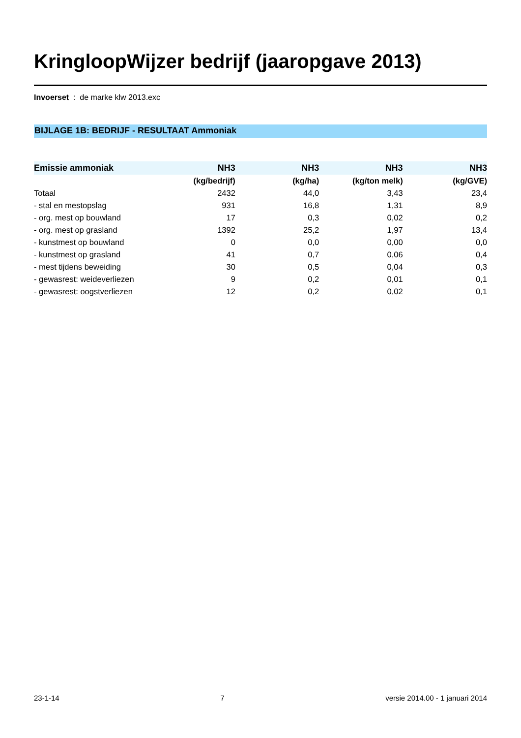KringloopWijzer bedrijf (jaaropgave 2013)
Invoerset : de marke klw 2013.exc
BIJLAGE 1B: BEDRIJF - RESULTAAT Ammoniak
| Emissie ammoniak | NH3 | NH3 | NH3 | NH3 | |
| --- | --- | --- | --- | --- | --- |
| | (kg/bedrijf) | (kg/ha) | (kg/ton melk) | (kg/GVE) | |
| Totaal | 2432 | 44,0 | 3,43 | 23,4 | |
| - stal en mestopslag | 931 | 16,8 | 1,31 | 8,9 | |
| - org. mest op bouwland | 17 | 0,3 | 0,02 | 0,2 | |
| - org. mest op grasland | 1392 | 25,2 | 1,97 | 13,4 | |
| - kunstmest op bouwland | 0 | 0,0 | 0,00 | 0,0 | |
| - kunstmest op grasland | 41 | 0,7 | 0,06 | 0,4 | |
| - mest tijdens beweiding | 30 | 0,5 | 0,04 | 0,3 | |
| - gewasrest: weideverliezen | 9 | 0,2 | 0,01 | 0,1 | |
| - gewasrest: oogstverliezen | 12 | 0,2 | 0,02 | 0,1 | |
23-1-14 7 versie 2014.00 - 1 januari 2014